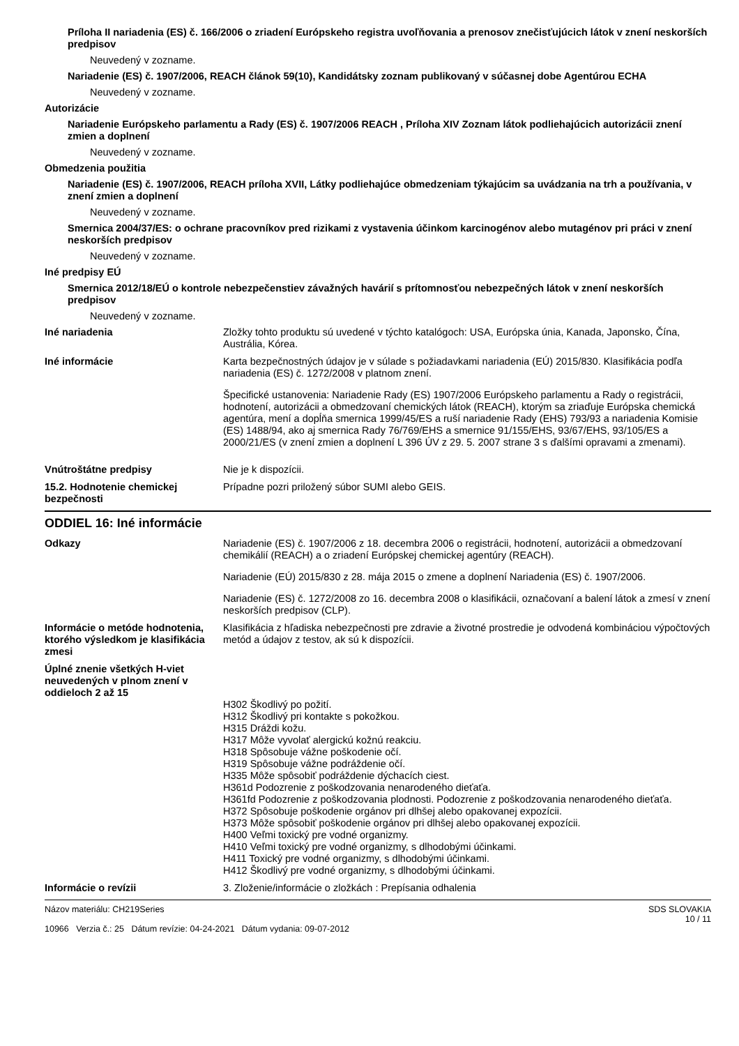Príloha II nariadenia (ES) č. 166/2006 o zriadení Európskeho registra uvoľňovania a prenosov znečisťujúcich látok v znení neskorších predpisov
Neuvedený v zozname.
Nariadenie (ES) č. 1907/2006, REACH článok 59(10), Kandidátsky zoznam publikovaný v súčasnej dobe Agentúrou ECHA
Neuvedený v zozname.
Autorizácie
Nariadenie Európskeho parlamentu a Rady (ES) č. 1907/2006 REACH , Príloha XIV Zoznam látok podliehajúcich autorizácii znení zmien a doplnení
Neuvedený v zozname.
Obmedzenia použitia
Nariadenie (ES) č. 1907/2006, REACH príloha XVII, Látky podliehajúce obmedzeniam týkajúcim sa uvádzania na trh a používania, v znení zmien a doplnení
Neuvedený v zozname.
Smernica 2004/37/ES: o ochrane pracovníkov pred rizikami z vystavenia účinkom karcinogénov alebo mutagénov pri práci v znení neskorších predpisov
Neuvedený v zozname.
Iné predpisy EÚ
Smernica 2012/18/EÚ o kontrole nebezpečenstiev závažných havárií s prítomnosťou nebezpečných látok v znení neskorších predpisov
Neuvedený v zozname.
Iné nariadenia Zložky tohto produktu sú uvedené v týchto katalógoch: USA, Európska únia, Kanada, Japonsko, Čína, Austrália, Kórea.
Iné informácie
Karta bezpečnostných údajov je v súlade s požiadavkami nariadenia (EÚ) 2015/830. Klasifikácia podľa nariadenia (ES) č. 1272/2008 v platnom znení.
Špecifické ustanovenia: Nariadenie Rady (ES) 1907/2006 Európskeho parlamentu a Rady o registrácii, hodnotení, autorizácii a obmedzovaní chemických látok (REACH), ktorým sa zriaďuje Európska chemická agentúra, mení a dopĺňa smernica 1999/45/ES a ruší nariadenie Rady (EHS) 793/93 a nariadenia Komisie (ES) 1488/94, ako aj smernica Rady 76/769/EHS a smernice 91/155/EHS, 93/67/EHS, 93/105/ES a 2000/21/ES (v znení zmien a doplnení L 396 ÚV z 29. 5. 2007 strane 3 s ďalšími opravami a zmenami).
Vnútroštátne predpisy Nie je k dispozícii.
15.2. Hodnotenie chemickej bezpečnosti
Prípadne pozri priložený súbor SUMI alebo GEIS.
ODDIEL 16: Iné informácie
Odkazy
Nariadenie (ES) č. 1907/2006 z 18. decembra 2006 o registrácii, hodnotení, autorizácii a obmedzovaní chemikálií (REACH) a o zriadení Európskej chemickej agentúry (REACH).
Nariadenie (EÚ) 2015/830 z 28. mája 2015 o zmene a doplnení Nariadenia (ES) č. 1907/2006.
Nariadenie (ES) č. 1272/2008 zo 16. decembra 2008 o klasifikácii, označovaní a balení látok a zmesí v znení neskorších predpisov (CLP).
Informácie o metóde hodnotenia, ktorého výsledkom je klasifikácia zmesi
Klasifikácia z hľadiska nebezpečnosti pre zdravie a životné prostredie je odvodená kombináciou výpočtových metód a údajov z testov, ak sú k dispozícii.
Úplné znenie všetkých H-viet neuvedených v plnom znení v oddieloch 2 až 15
H302 Škodlivý po požití.
H312 Škodlivý pri kontakte s pokožkou.
H315 Dráždi kožu.
H317 Môže vyvolať alergickú kožnú reakciu.
H318 Spôsobuje vážne poškodenie očí.
H319 Spôsobuje vážne podráždenie očí.
H335 Môže spôsobiť podráždenie dýchacích ciest.
H361d Podozrenie z poškodzovania nenarodeného dieťaťa.
H361fd Podozrenie z poškodzovania plodnosti. Podozrenie z poškodzovania nenarodeného dieťaťa.
H372 Spôsobuje poškodenie orgánov pri dlhšej alebo opakovanej expozícii.
H373 Môže spôsobiť poškodenie orgánov pri dlhšej alebo opakovanej expozícii.
H400 Veľmi toxický pre vodné organizmy.
H410 Veľmi toxický pre vodné organizmy, s dlhodobými účinkami.
H411 Toxický pre vodné organizmy, s dlhodobými účinkami.
H412 Škodlivý pre vodné organizmy, s dlhodobými účinkami.
Informácie o revízii 3. Zloženie/informácie o zložkách : Prepísania odhalenia
Názov materiálu: CH219Series
10966 Verzia č.: 25 Dátum revízie: 04-24-2021 Dátum vydania: 09-07-2012
SDS SLOVAKIA
10 / 11